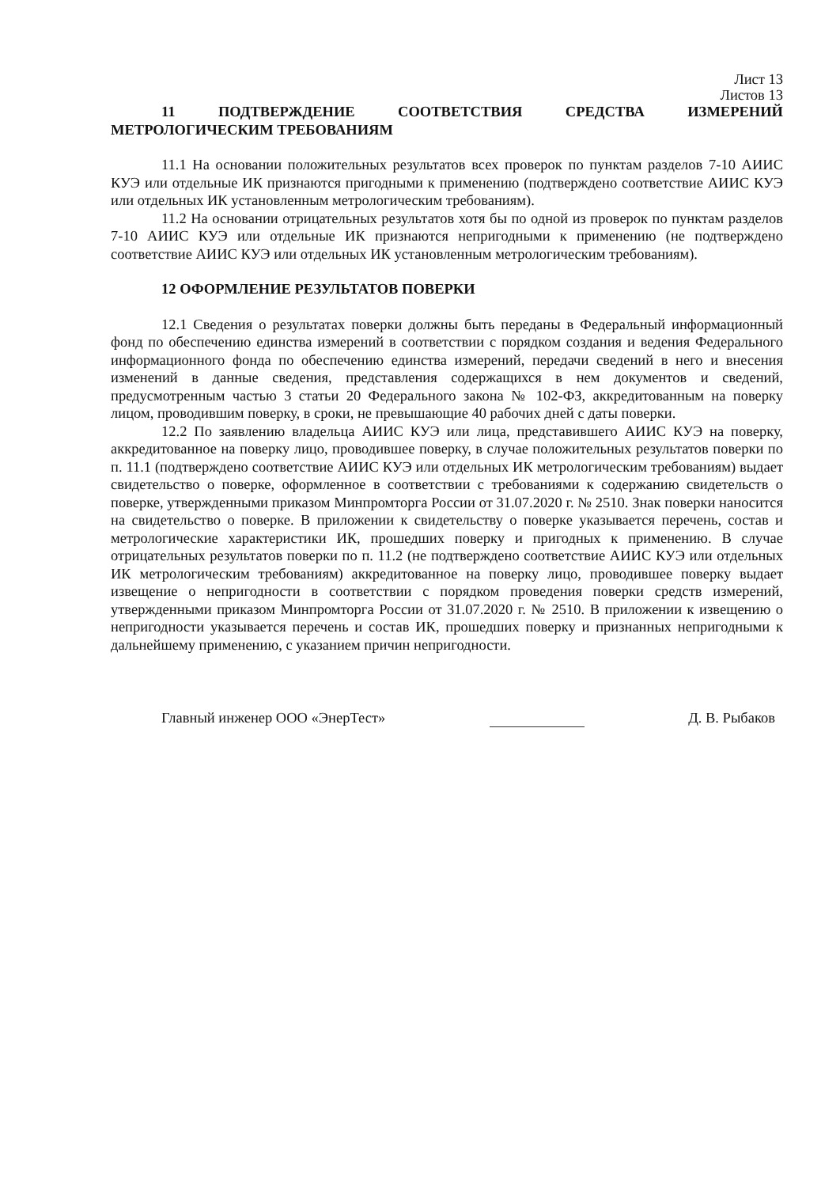Лист 13
Листов 13
11 ПОДТВЕРЖДЕНИЕ СООТВЕТСТВИЯ СРЕДСТВА ИЗМЕРЕНИЙ МЕТРОЛОГИЧЕСКИМ ТРЕБОВАНИЯМ
11.1 На основании положительных результатов всех проверок по пунктам разделов 7-10 АИИС КУЭ или отдельные ИК признаются пригодными к применению (подтверждено соответствие АИИС КУЭ или отдельных ИК установленным метрологическим требованиям).
11.2 На основании отрицательных результатов хотя бы по одной из проверок по пунктам разделов 7-10 АИИС КУЭ или отдельные ИК признаются непригодными к применению (не подтверждено соответствие АИИС КУЭ или отдельных ИК установленным метрологическим требованиям).
12 ОФОРМЛЕНИЕ РЕЗУЛЬТАТОВ ПОВЕРКИ
12.1 Сведения о результатах поверки должны быть переданы в Федеральный информационный фонд по обеспечению единства измерений в соответствии с порядком создания и ведения Федерального информационного фонда по обеспечению единства измерений, передачи сведений в него и внесения изменений в данные сведения, представления содержащихся в нем документов и сведений, предусмотренным частью 3 статьи 20 Федерального закона № 102-ФЗ, аккредитованным на поверку лицом, проводившим поверку, в сроки, не превышающие 40 рабочих дней с даты поверки.
12.2 По заявлению владельца АИИС КУЭ или лица, представившего АИИС КУЭ на поверку, аккредитованное на поверку лицо, проводившее поверку, в случае положительных результатов поверки по п. 11.1 (подтверждено соответствие АИИС КУЭ или отдельных ИК метрологическим требованиям) выдает свидетельство о поверке, оформленное в соответствии с требованиями к содержанию свидетельств о поверке, утвержденными приказом Минпромторга России от 31.07.2020 г. № 2510. Знак поверки наносится на свидетельство о поверке. В приложении к свидетельству о поверке указывается перечень, состав и метрологические характеристики ИК, прошедших поверку и пригодных к применению. В случае отрицательных результатов поверки по п. 11.2 (не подтверждено соответствие АИИС КУЭ или отдельных ИК метрологическим требованиям) аккредитованное на поверку лицо, проводившее поверку выдает извещение о непригодности в соответствии с порядком проведения поверки средств измерений, утвержденными приказом Минпромторга России от 31.07.2020 г. № 2510. В приложении к извещению о непригодности указывается перечень и состав ИК, прошедших поверку и признанных непригодными к дальнейшему применению, с указанием причин непригодности.
Главный инженер ООО «ЭнерТест» Д. В. Рыбаков